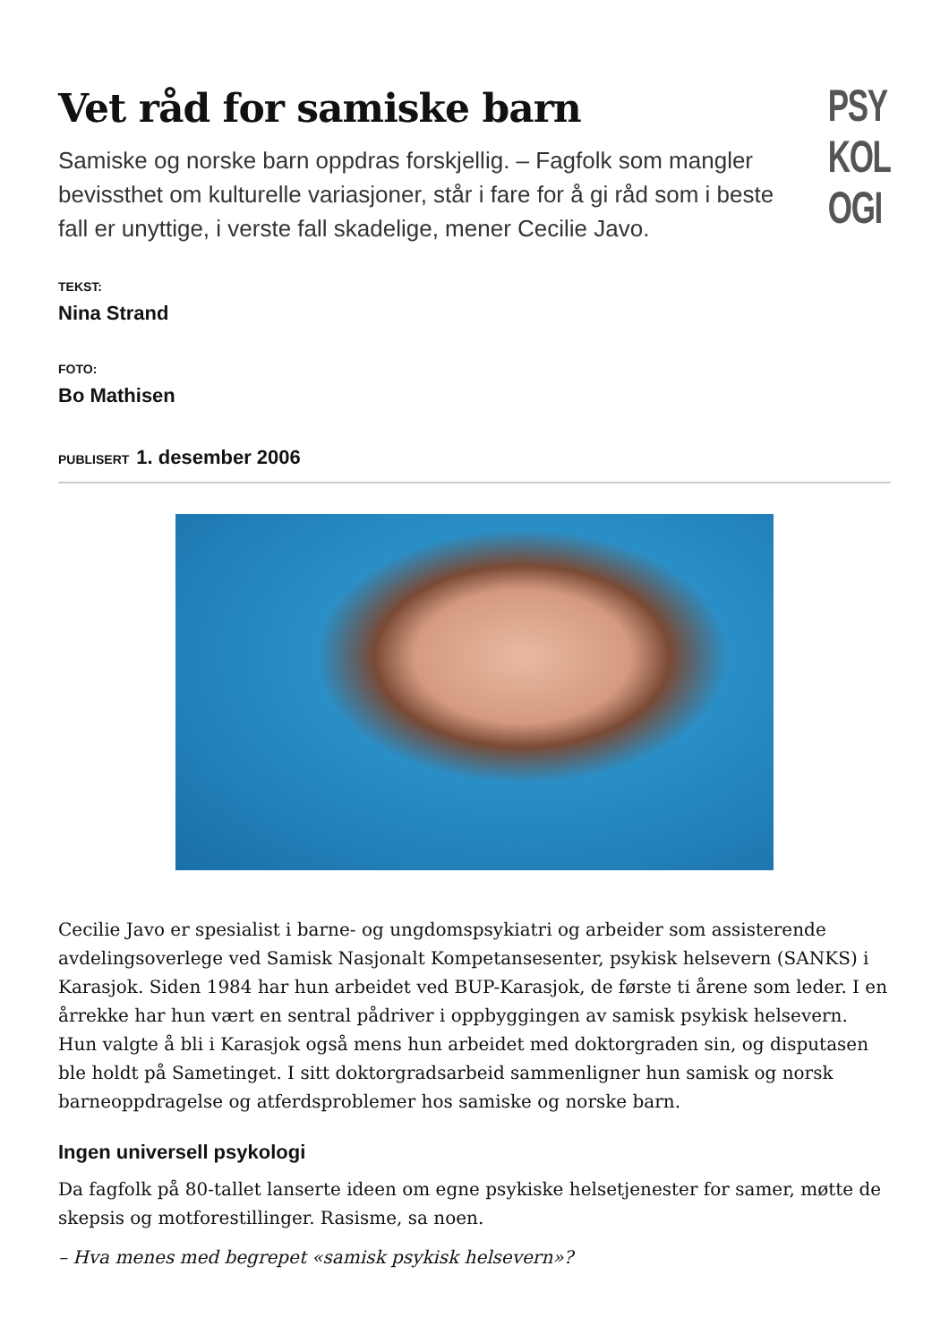Vet råd for samiske barn
Samiske og norske barn oppdras forskjellig. – Fagfolk som mangler bevissthet om kulturelle variasjoner, står i fare for å gi råd som i beste fall er unyttige, i verste fall skadelige, mener Cecilie Javo.
PSY
KOL
OGI
TEKST:
Nina Strand
FOTO:
Bo Mathisen
PUBLISERT 1. desember 2006
Cecilie Javo er spesialist i barne- og ungdomspsykiatri og arbeider som assisterende avdelingsoverlege ved Samisk Nasjonalt Kompetansesenter, psykisk helsevern (SANKS) i Karasjok. Siden 1984 har hun arbeidet ved BUP-Karasjok, de første ti årene som leder. I en årrekke har hun vært en sentral pådriver i oppbyggingen av samisk psykisk helsevern. Hun valgte å bli i Karasjok også mens hun arbeidet med doktorgraden sin, og disputasen ble holdt på Sametinget. I sitt doktorgradsarbeid sammenligner hun samisk og norsk barneoppdragelse og atferdsproblemer hos samiske og norske barn.
Ingen universell psykologi
Da fagfolk på 80-tallet lanserte ideen om egne psykiske helsetjenester for samer, møtte de skepsis og motforestillinger. Rasisme, sa noen.
– Hva menes med begrepet «samisk psykisk helsevern»?